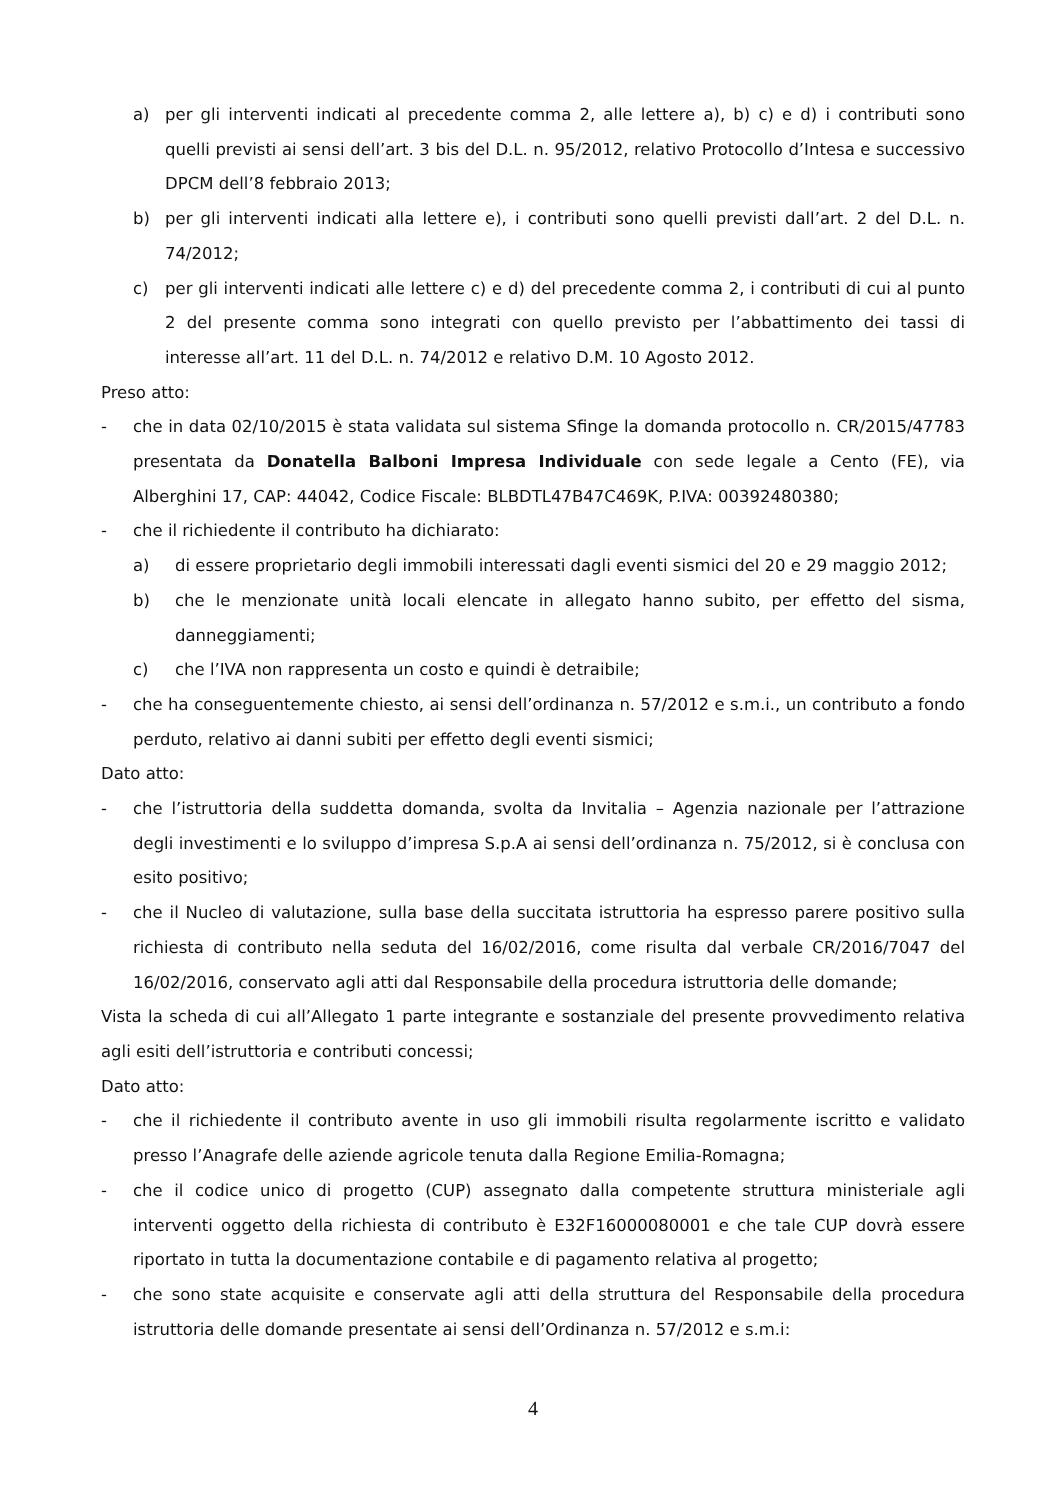a) per gli interventi indicati al precedente comma 2, alle lettere a), b) c) e d) i contributi sono quelli previsti ai sensi dell’art. 3 bis del D.L. n. 95/2012, relativo Protocollo d’Intesa e successivo DPCM dell’8 febbraio 2013;
b) per gli interventi indicati alla lettere e), i contributi sono quelli previsti dall’art. 2 del D.L. n. 74/2012;
c) per gli interventi indicati alle lettere c) e d) del precedente comma 2, i contributi di cui al punto 2 del presente comma sono integrati con quello previsto per l’abbattimento dei tassi di interesse all’art. 11 del D.L. n. 74/2012 e relativo D.M. 10 Agosto 2012.
Preso atto:
- che in data 02/10/2015 è stata validata sul sistema Sfinge la domanda protocollo n. CR/2015/47783 presentata da Donatella Balboni Impresa Individuale con sede legale a Cento (FE), via Alberghini 17, CAP: 44042, Codice Fiscale: BLBDTL47B47C469K, P.IVA: 00392480380;
- che il richiedente il contributo ha dichiarato:
a) di essere proprietario degli immobili interessati dagli eventi sismici del 20 e 29 maggio 2012;
b) che le menzionate unità locali elencate in allegato hanno subito, per effetto del sisma, danneggiamenti;
c) che l’IVA non rappresenta un costo e quindi è detraibile;
- che ha conseguentemente chiesto, ai sensi dell’ordinanza n. 57/2012 e s.m.i., un contributo a fondo perduto, relativo ai danni subiti per effetto degli eventi sismici;
Dato atto:
- che l’istruttoria della suddetta domanda, svolta da Invitalia – Agenzia nazionale per l’attrazione degli investimenti e lo sviluppo d’impresa S.p.A ai sensi dell’ordinanza n. 75/2012, si è conclusa con esito positivo;
- che il Nucleo di valutazione, sulla base della succitata istruttoria ha espresso parere positivo sulla richiesta di contributo nella seduta del 16/02/2016, come risulta dal verbale CR/2016/7047 del 16/02/2016, conservato agli atti dal Responsabile della procedura istruttoria delle domande;
Vista la scheda di cui all’Allegato 1 parte integrante e sostanziale del presente provvedimento relativa agli esiti dell’istruttoria e contributi concessi;
Dato atto:
- che il richiedente il contributo avente in uso gli immobili risulta regolarmente iscritto e validato presso l’Anagrafe delle aziende agricole tenuta dalla Regione Emilia-Romagna;
- che il codice unico di progetto (CUP) assegnato dalla competente struttura ministeriale agli interventi oggetto della richiesta di contributo è E32F16000080001 e che tale CUP dovrà essere riportato in tutta la documentazione contabile e di pagamento relativa al progetto;
- che sono state acquisite e conservate agli atti della struttura del Responsabile della procedura istruttoria delle domande presentate ai sensi dell’Ordinanza n. 57/2012 e s.m.i:
4